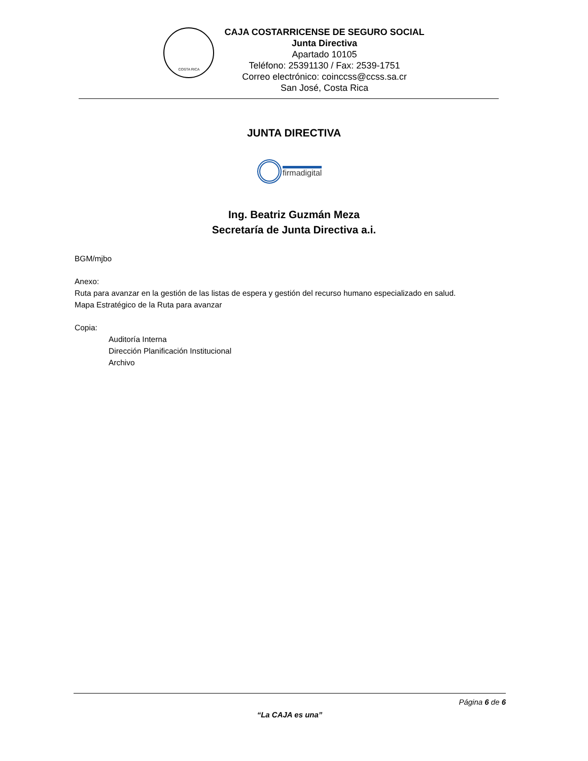COSTA RICA
CAJA COSTARRICENSE DE SEGURO SOCIAL
Junta Directiva
Apartado 10105
Teléfono: 25391130 / Fax: 2539-1751
Correo electrónico: coinccss@ccss.sa.cr
San José, Costa Rica
JUNTA DIRECTIVA
firmadigital
Ing. Beatriz Guzmán Meza
Secretaría de Junta Directiva a.i.
BGM/mjbo
Anexo:
Ruta para avanzar en la gestión de las listas de espera y gestión del recurso humano especializado en salud.
Mapa Estratégico de la Ruta para avanzar
Copia:
Auditoría Interna
Dirección Planificación Institucional
Archivo
Página 6 de 6
“La CAJA es una”